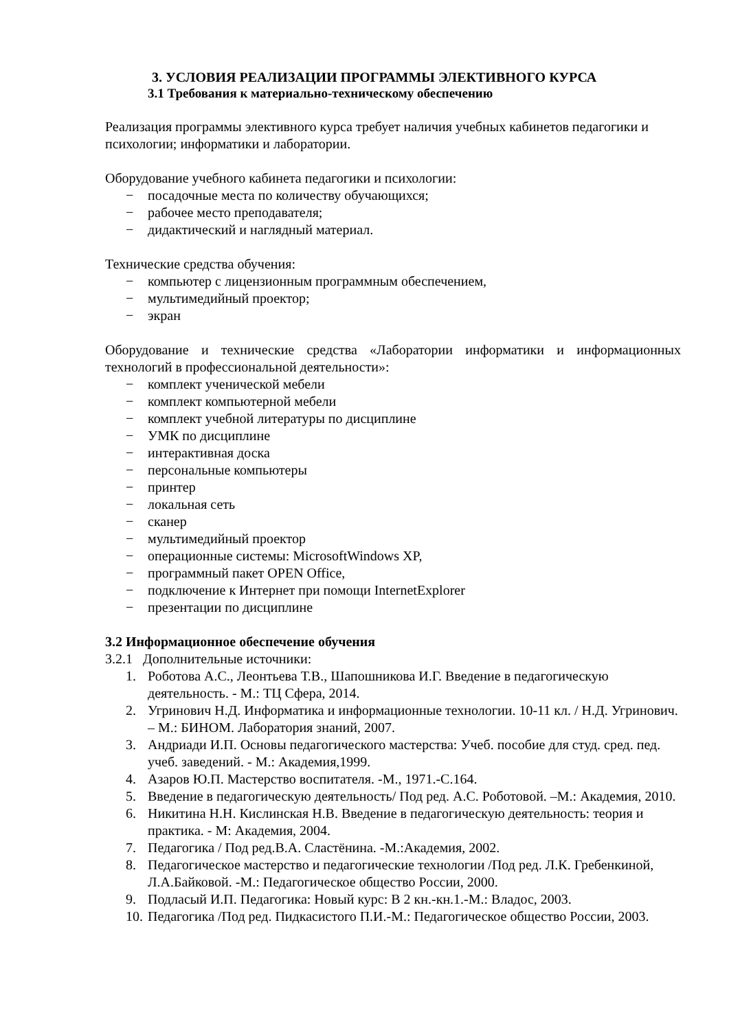3. УСЛОВИЯ РЕАЛИЗАЦИИ ПРОГРАММЫ ЭЛЕКТИВНОГО КУРСА
3.1 Требования к материально-техническому обеспечению
Реализация программы элективного курса требует наличия учебных кабинетов педагогики и психологии; информатики и лаборатории.
Оборудование учебного кабинета педагогики и психологии:
− посадочные места по количеству обучающихся;
− рабочее место преподавателя;
− дидактический и наглядный материал.
Технические средства обучения:
− компьютер с лицензионным программным обеспечением,
− мультимедийный проектор;
− экран
Оборудование и технические средства «Лаборатории информатики и информационных технологий в профессиональной деятельности»:
− комплект ученической мебели
− комплект компьютерной мебели
− комплект учебной литературы по дисциплине
− УМК по дисциплине
− интерактивная доска
− персональные компьютеры
− принтер
− локальная сеть
− сканер
− мультимедийный проектор
− операционные системы: MicrosoftWindows XP,
− программный пакет OPEN Office,
− подключение к Интернет при помощи InternetExplorer
− презентации по дисциплине
3.2 Информационное обеспечение обучения
3.2.1 Дополнительные источники:
1. Роботова А.С., Леонтьева Т.В., Шапошникова И.Г. Введение в педагогическую деятельность. - М.: ТЦ Сфера, 2014.
2. Угринович Н.Д. Информатика и информационные технологии. 10-11 кл. / Н.Д. Угринович. – М.: БИНОМ. Лаборатория знаний, 2007.
3. Андриади И.П. Основы педагогического мастерства: Учеб. пособие для студ. сред. пед. учеб. заведений. - М.: Академия,1999.
4. Азаров Ю.П. Мастерство воспитателя. -М., 1971.-С.164.
5. Введение в педагогическую деятельность/ Под ред. А.С. Роботовой. –М.: Академия, 2010.
6. Никитина Н.Н. Кислинская Н.В. Введение в педагогическую деятельность: теория и практика. - М: Академия, 2004.
7. Педагогика / Под ред.В.А. Сластёнина. -М.:Академия, 2002.
8. Педагогическое мастерство и педагогические технологии /Под ред. Л.К. Гребенкиной, Л.А.Байковой. -М.: Педагогическое общество России, 2000.
9. Подласый И.П. Педагогика: Новый курс: В 2 кн.-кн.1.-М.: Владос, 2003.
10. Педагогика /Под ред. Пидкасистого П.И.-М.: Педагогическое общество России, 2003.